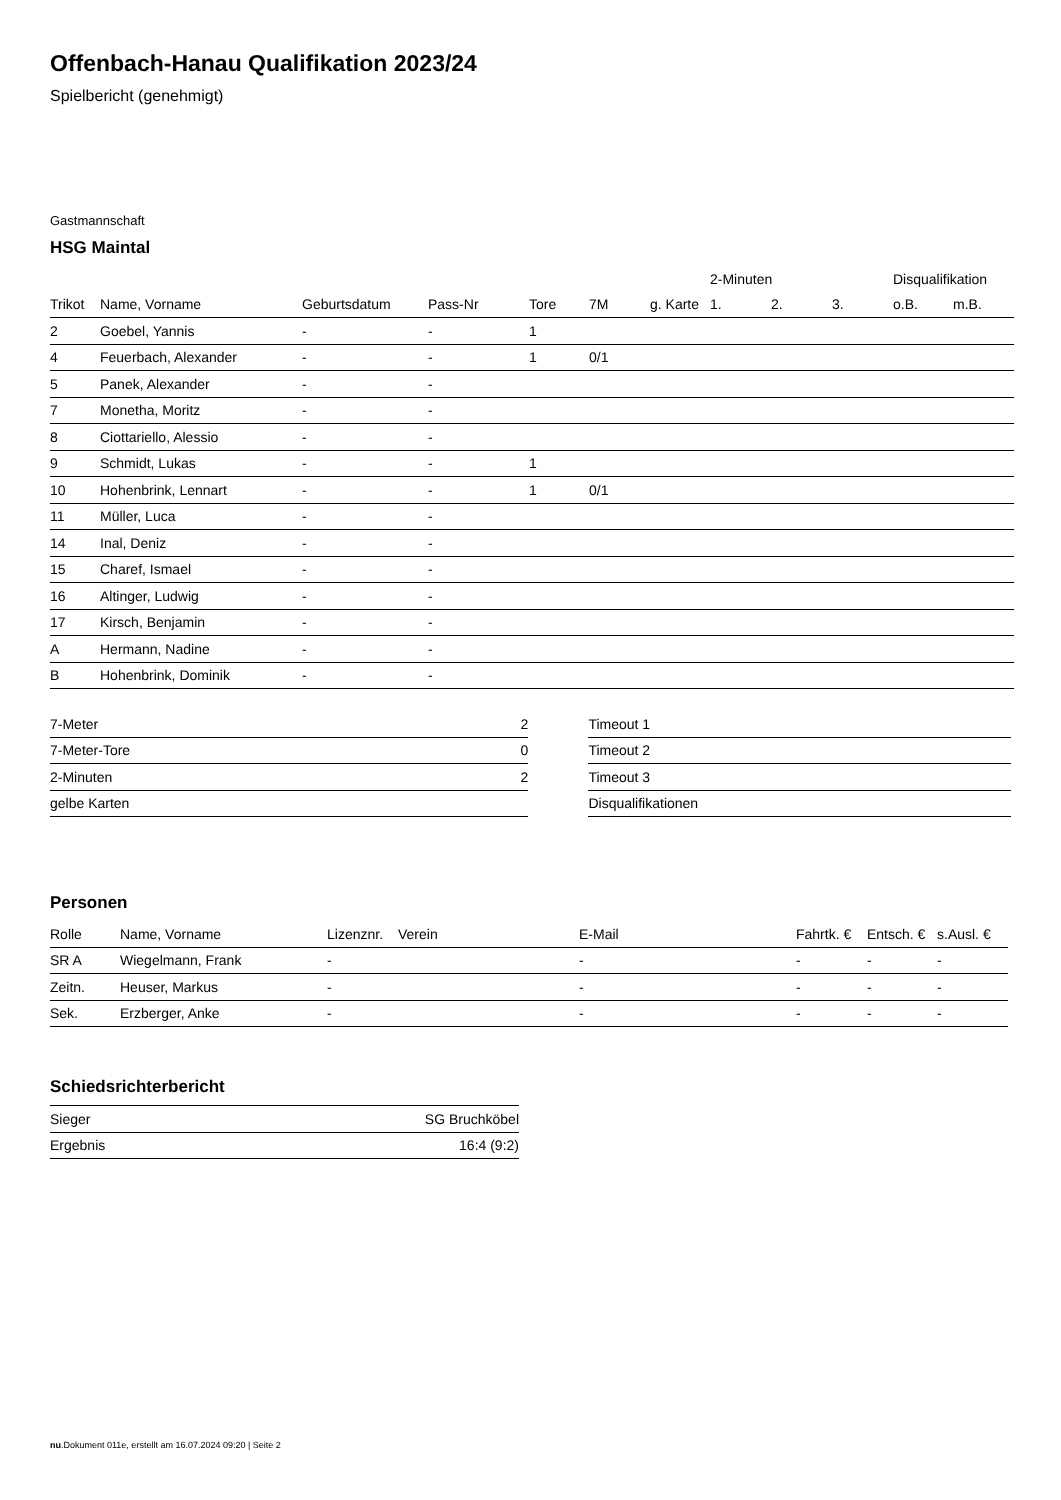Offenbach-Hanau Qualifikation 2023/24
Spielbericht (genehmigt)
Gastmannschaft
HSG Maintal
| | | | | | | | 2-Minuten | | | Disqualifikation | |
| --- | --- | --- | --- | --- | --- | --- | --- | --- | --- | --- | --- |
| Trikot | Name, Vorname | Geburtsdatum | Pass-Nr | Tore | 7M | g. Karte | 1. | 2. | 3. | o.B. | m.B. |
| 2 | Goebel, Yannis | - | - | 1 | | | | | | | |
| 4 | Feuerbach, Alexander | - | - | 1 | 0/1 | | | | | | |
| 5 | Panek, Alexander | - | - | | | | | | | | |
| 7 | Monetha, Moritz | - | - | | | | | | | | |
| 8 | Ciottariello, Alessio | - | - | | | | | | | | |
| 9 | Schmidt, Lukas | - | - | 1 | | | | | | | |
| 10 | Hohenbrink, Lennart | - | - | 1 | 0/1 | | | | | | |
| 11 | Müller, Luca | - | - | | | | | | | | |
| 14 | Inal, Deniz | - | - | | | | | | | | |
| 15 | Charef, Ismael | - | - | | | | | | | | |
| 16 | Altinger, Ludwig | - | - | | | | | | | | |
| 17 | Kirsch, Benjamin | - | - | | | | | | | | |
| A | Hermann, Nadine | - | - | | | | | | | | |
| B | Hohenbrink, Dominik | - | - | | | | | | | | |
| 7-Meter | 2 |
| 7-Meter-Tore | 0 |
| 2-Minuten | 2 |
| gelbe Karten | |
| Timeout 1 |
| Timeout 2 |
| Timeout 3 |
| Disqualifikationen |
Personen
| Rolle | Name, Vorname | Lizenznr. | Verein | E-Mail | Fahrtk. € | Entsch. € | s.Ausl. € |
| --- | --- | --- | --- | --- | --- | --- | --- |
| SR A | Wiegelmann, Frank | - | | - | - | - | - |
| Zeitn. | Heuser, Markus | - | | - | - | - | - |
| Sek. | Erzberger, Anke | - | | - | - | - | - |
Schiedsrichterbericht
| Sieger | SG Bruchköbel |
| Ergebnis | 16:4 (9:2) |
nu.Dokument 011e, erstellt am 16.07.2024 09:20 | Seite 2